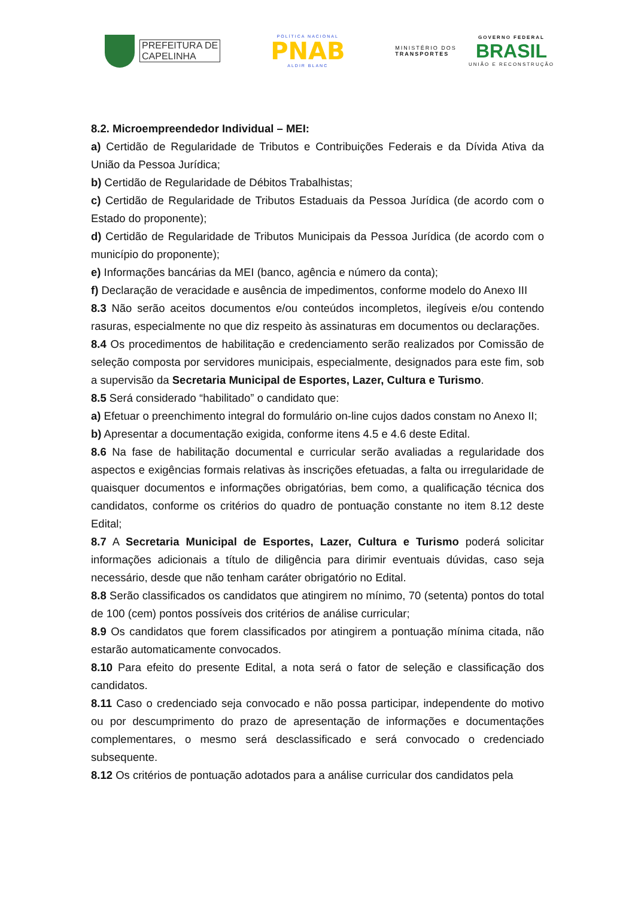PREFEITURA DE
CAPELINHA
POLÍTICA NACIONAL
PNAB
ALDIR BLANC
MINISTÉRIO DOS
TRANSPORTES
GOVERNO FEDERAL
BRASIL
UNIÃO E RECONSTRUÇÃO
8.2. Microempreendedor Individual – MEI:
a) Certidão de Regularidade de Tributos e Contribuições Federais e da Dívida Ativa da União da Pessoa Jurídica;
b) Certidão de Regularidade de Débitos Trabalhistas;
c) Certidão de Regularidade de Tributos Estaduais da Pessoa Jurídica (de acordo com o Estado do proponente);
d) Certidão de Regularidade de Tributos Municipais da Pessoa Jurídica (de acordo com o município do proponente);
e) Informações bancárias da MEI (banco, agência e número da conta);
f) Declaração de veracidade e ausência de impedimentos, conforme modelo do Anexo III
8.3 Não serão aceitos documentos e/ou conteúdos incompletos, ilegíveis e/ou contendo rasuras, especialmente no que diz respeito às assinaturas em documentos ou declarações.
8.4 Os procedimentos de habilitação e credenciamento serão realizados por Comissão de seleção composta por servidores municipais, especialmente, designados para este fim, sob a supervisão da Secretaria Municipal de Esportes, Lazer, Cultura e Turismo.
8.5 Será considerado “habilitado” o candidato que:
a) Efetuar o preenchimento integral do formulário on-line cujos dados constam no Anexo II;
b) Apresentar a documentação exigida, conforme itens 4.5 e 4.6 deste Edital.
8.6 Na fase de habilitação documental e curricular serão avaliadas a regularidade dos aspectos e exigências formais relativas às inscrições efetuadas, a falta ou irregularidade de quaisquer documentos e informações obrigatórias, bem como, a qualificação técnica dos candidatos, conforme os critérios do quadro de pontuação constante no item 8.12 deste Edital;
8.7 A Secretaria Municipal de Esportes, Lazer, Cultura e Turismo poderá solicitar informações adicionais a título de diligência para dirimir eventuais dúvidas, caso seja necessário, desde que não tenham caráter obrigatório no Edital.
8.8 Serão classificados os candidatos que atingirem no mínimo, 70 (setenta) pontos do total de 100 (cem) pontos possíveis dos critérios de análise curricular;
8.9 Os candidatos que forem classificados por atingirem a pontuação mínima citada, não estarão automaticamente convocados.
8.10 Para efeito do presente Edital, a nota será o fator de seleção e classificação dos candidatos.
8.11 Caso o credenciado seja convocado e não possa participar, independente do motivo ou por descumprimento do prazo de apresentação de informações e documentações complementares, o mesmo será desclassificado e será convocado o credenciado subsequente.
8.12 Os critérios de pontuação adotados para a análise curricular dos candidatos pela